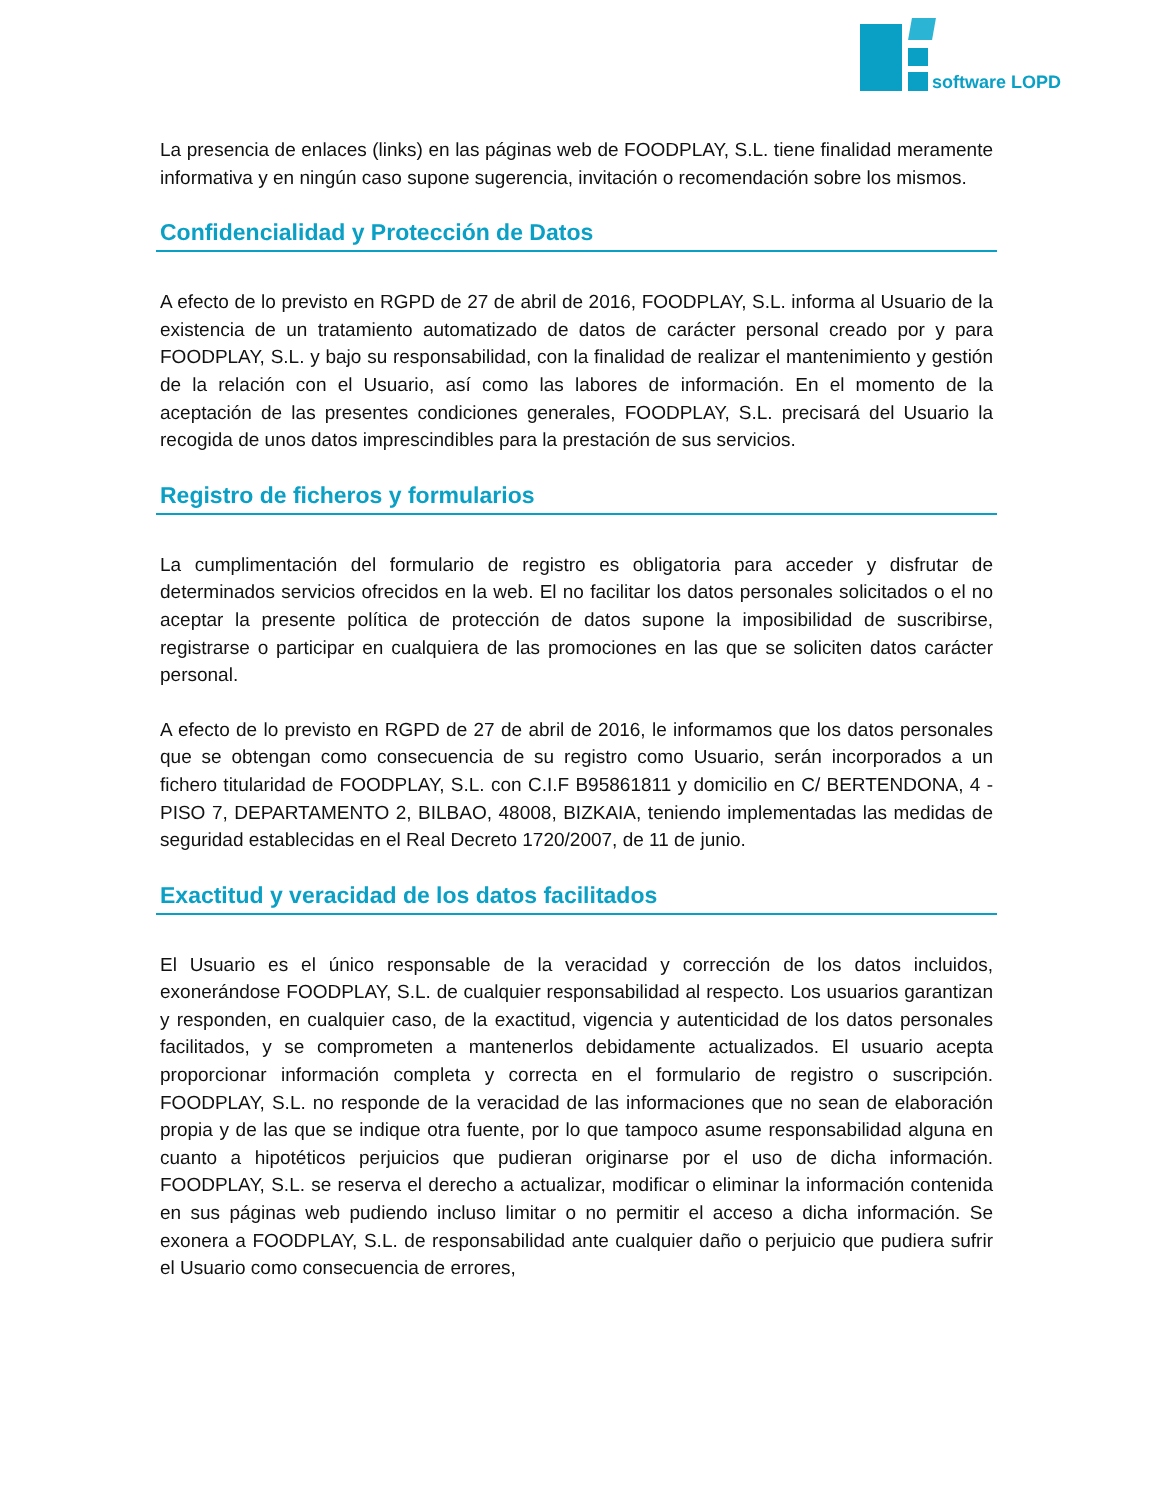software LOPD
La presencia de enlaces (links) en las páginas web de FOODPLAY, S.L. tiene finalidad meramente informativa y en ningún caso supone sugerencia, invitación o recomendación sobre los mismos.
Confidencialidad y Protección de Datos
A efecto de lo previsto en RGPD de 27 de abril de 2016, FOODPLAY, S.L. informa al Usuario de la existencia de un tratamiento automatizado de datos de carácter personal creado por y para FOODPLAY, S.L. y bajo su responsabilidad, con la finalidad de realizar el mantenimiento y gestión de la relación con el Usuario, así como las labores de información. En el momento de la aceptación de las presentes condiciones generales, FOODPLAY, S.L. precisará del Usuario la recogida de unos datos imprescindibles para la prestación de sus servicios.
Registro de ficheros y formularios
La cumplimentación del formulario de registro es obligatoria para acceder y disfrutar de determinados servicios ofrecidos en la web. El no facilitar los datos personales solicitados o el no aceptar la presente política de protección de datos supone la imposibilidad de suscribirse, registrarse o participar en cualquiera de las promociones en las que se soliciten datos carácter personal.
A efecto de lo previsto en RGPD de 27 de abril de 2016, le informamos que los datos personales que se obtengan como consecuencia de su registro como Usuario, serán incorporados a un fichero titularidad de FOODPLAY, S.L. con C.I.F B95861811 y domicilio en C/ BERTENDONA, 4 - PISO 7, DEPARTAMENTO 2, BILBAO, 48008, BIZKAIA, teniendo implementadas las medidas de seguridad establecidas en el Real Decreto 1720/2007, de 11 de junio.
Exactitud y veracidad de los datos facilitados
El Usuario es el único responsable de la veracidad y corrección de los datos incluidos, exonerándose FOODPLAY, S.L. de cualquier responsabilidad al respecto. Los usuarios garantizan y responden, en cualquier caso, de la exactitud, vigencia y autenticidad de los datos personales facilitados, y se comprometen a mantenerlos debidamente actualizados. El usuario acepta proporcionar información completa y correcta en el formulario de registro o suscripción. FOODPLAY, S.L. no responde de la veracidad de las informaciones que no sean de elaboración propia y de las que se indique otra fuente, por lo que tampoco asume responsabilidad alguna en cuanto a hipotéticos perjuicios que pudieran originarse por el uso de dicha información. FOODPLAY, S.L. se reserva el derecho a actualizar, modificar o eliminar la información contenida en sus páginas web pudiendo incluso limitar o no permitir el acceso a dicha información. Se exonera a FOODPLAY, S.L. de responsabilidad ante cualquier daño o perjuicio que pudiera sufrir el Usuario como consecuencia de errores,